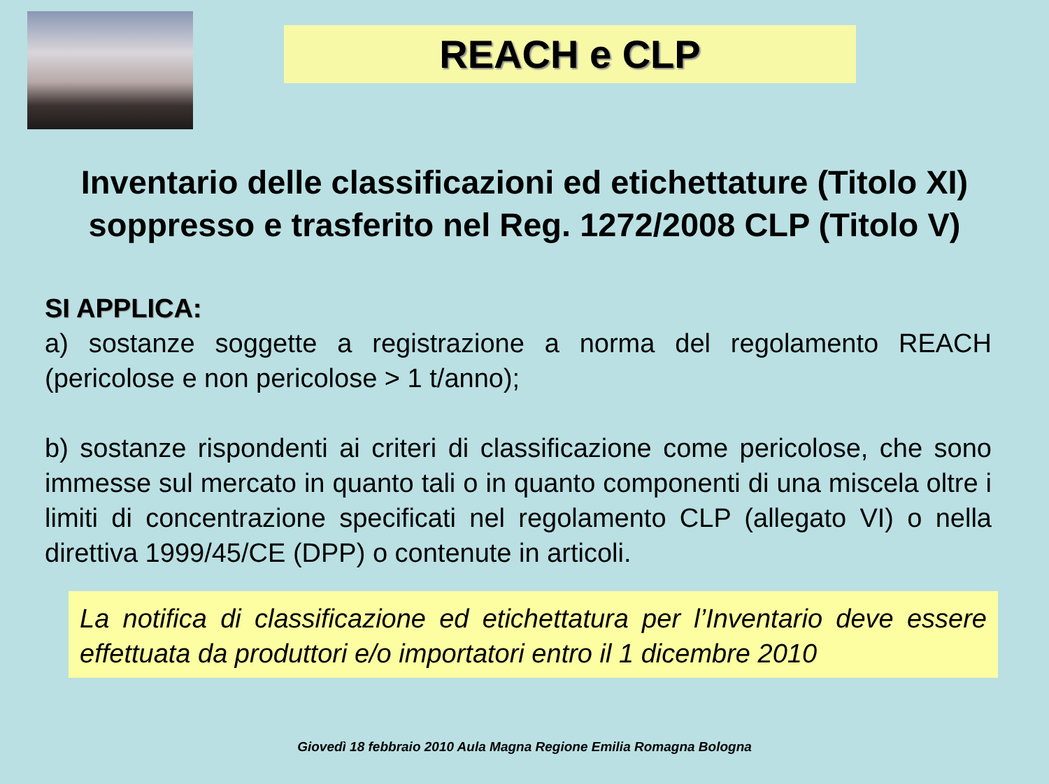REACH e CLP
Inventario delle classificazioni ed etichettature (Titolo XI)
soppresso e trasferito nel Reg. 1272/2008 CLP (Titolo V)
SI APPLICA:
a) sostanze soggette a registrazione a norma del regolamento REACH (pericolose e non pericolose > 1 t/anno);
b) sostanze rispondenti ai criteri di classificazione come pericolose, che sono immesse sul mercato in quanto tali o in quanto componenti di una miscela oltre i limiti di concentrazione specificati nel regolamento CLP (allegato VI) o nella direttiva 1999/45/CE (DPP) o contenute in articoli.
La notifica di classificazione ed etichettatura per l’Inventario deve essere effettuata da produttori e/o importatori entro il 1 dicembre 2010
Giovedì 18 febbraio 2010 Aula Magna Regione Emilia Romagna Bologna